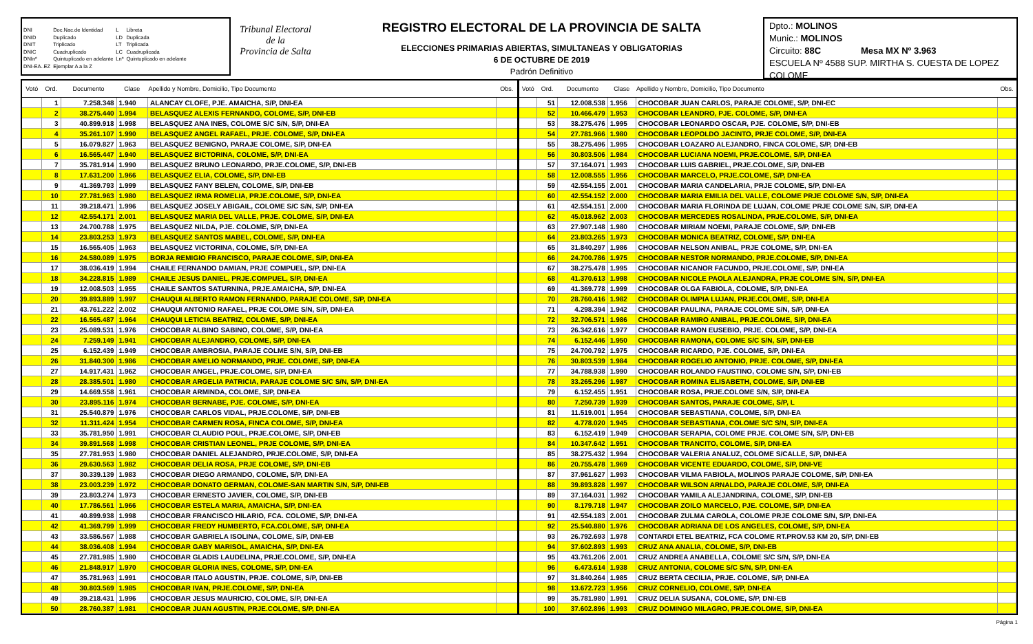| DNI | Doc.Nac.de Identidad | L | Libreta |
| DNID | Duplicado | LD | Duplicada |
| DNIT | Triplicado | LT | Triplicada |
| DNIC | Cuadruplicado | LC | Cuadruplicada |
| DNInº | Quintuplicado en adelante | Lnº | Quintuplicado en adelante |
| DNI-EA..EZ | Ejemplar A a la Z | | |
Tribunal Electoral
de la
Provincia de Salta
REGISTRO ELECTORAL DE LA PROVINCIA DE SALTA
ELECCIONES PRIMARIAS ABIERTAS, SIMULTANEAS Y OBLIGATORIAS
6 DE OCTUBRE DE 2019
Padrón Definitivo
Dpto.: MOLINOS
Munic.: MOLINOS
Circuito: 88C Mesa MX Nº 3.963
ESCUELA Nº 4588 SUP. MIRTHA S. CUESTA DE LOPEZ
COLOME
| Votó | Ord. | Documento | Clase | Apellido y Nombre, Domicilio, Tipo Documento | Obs. |
| --- | --- | --- | --- | --- | --- |
| | 1 | 7.258.348 | 1.940 | ALANCAY CLOFE, PJE. AMAICHA, S/P, DNI-EA | |
| | 2 | 38.275.440 | 1.994 | BELASQUEZ ALEXIS FERNANDO, COLOME, S/P, DNI-EB | |
| | 3 | 40.899.918 | 1.998 | BELASQUEZ ANA INES, COLOME S/C S/N, S/P, DNI-EA | |
| | 4 | 35.261.107 | 1.990 | BELASQUEZ ANGEL RAFAEL, PRJE. COLOME, S/P, DNI-EA | |
| | 5 | 16.079.827 | 1.963 | BELASQUEZ BENIGNO, PARAJE COLOME, S/P, DNI-EA | |
| | 6 | 16.565.447 | 1.940 | BELASQUEZ BICTORINA, COLOME, S/P, DNI-EA | |
| | 7 | 35.781.914 | 1.990 | BELASQUEZ BRUNO LEONARDO, PRJE.COLOME, S/P, DNI-EB | |
| | 8 | 17.631.200 | 1.966 | BELASQUEZ ELIA, COLOME, S/P, DNI-EB | |
| | 9 | 41.369.793 | 1.999 | BELASQUEZ FANY BELEN, COLOME, S/P, DNI-EB | |
| | 10 | 27.781.963 | 1.980 | BELASQUEZ IRMA ROMELIA, PRJE.COLOME, S/P, DNI-EA | |
| | 11 | 39.218.471 | 1.996 | BELASQUEZ JOSELY ABIGAIL, COLOME S/C S/N, S/P, DNI-EA | |
| | 12 | 42.554.171 | 2.001 | BELASQUEZ MARIA DEL VALLE, PRJE. COLOME, S/P, DNI-EA | |
| | 13 | 24.700.788 | 1.975 | BELASQUEZ NILDA, PJE. COLOME, S/P, DNI-EA | |
| | 14 | 23.803.253 | 1.973 | BELASQUEZ SANTOS MABEL, COLOME, S/P, DNI-EA | |
| | 15 | 16.565.405 | 1.963 | BELASQUEZ VICTORINA, COLOME, S/P, DNI-EA | |
| | 16 | 24.580.089 | 1.975 | BORJA REMIGIO FRANCISCO, PARAJE COLOME, S/P, DNI-EA | |
| | 17 | 38.036.419 | 1.994 | CHAILE FERNANDO DAMIAN, PRJE COMPUEL, S/P, DNI-EA | |
| | 18 | 34.228.815 | 1.989 | CHAILE JESUS DANIEL, PRJE.COMPUEL, S/P, DNI-EA | |
| | 19 | 12.008.503 | 1.955 | CHAILE SANTOS SATURNINA, PRJE.AMAICHA, S/P, DNI-EA | |
| | 20 | 39.893.889 | 1.997 | CHAUQUI ALBERTO RAMON FERNANDO, PARAJE COLOME, S/P, DNI-EA | |
| | 21 | 43.761.222 | 2.002 | CHAUQUI ANTONIO RAFAEL, PRJE COLOME S/N, S/P, DNI-EA | |
| | 22 | 16.565.487 | 1.964 | CHAUQUI LETICIA BEATRIZ, COLOME, S/P, DNI-EA | |
| | 23 | 25.089.531 | 1.976 | CHOCOBAR ALBINO SABINO, COLOME, S/P, DNI-EA | |
| | 24 | 7.259.149 | 1.941 | CHOCOBAR ALEJANDRO, COLOME, S/P, DNI-EA | |
| | 25 | 6.152.439 | 1.949 | CHOCOBAR AMBROSIA, PARAJE COLME S/N, S/P, DNI-EB | |
| | 26 | 31.840.300 | 1.986 | CHOCOBAR AMELIO NORMANDO, PRJE. COLOME, S/P, DNI-EA | |
| | 27 | 14.917.431 | 1.962 | CHOCOBAR ANGEL, PRJE.COLOME, S/P, DNI-EA | |
| | 28 | 28.385.501 | 1.980 | CHOCOBAR ARGELIA PATRICIA, PARAJE COLOME S/C S/N, S/P, DNI-EA | |
| | 29 | 14.669.558 | 1.961 | CHOCOBAR ARMINDA, COLOME, S/P, DNI-EA | |
| | 30 | 23.895.116 | 1.974 | CHOCOBAR BERNABE, PJE. COLOME, S/P, DNI-EA | |
| | 31 | 25.540.879 | 1.976 | CHOCOBAR CARLOS VIDAL, PRJE.COLOME, S/P, DNI-EB | |
| | 32 | 11.311.424 | 1.954 | CHOCOBAR CARMEN ROSA, FINCA COLOME, S/P, DNI-EA | |
| | 33 | 35.781.950 | 1.991 | CHOCOBAR CLAUDIO POUL, PRJE.COLOME, S/P, DNI-EB | |
| | 34 | 39.891.568 | 1.998 | CHOCOBAR CRISTIAN LEONEL, PRJE COLOME, S/P, DNI-EA | |
| | 35 | 27.781.953 | 1.980 | CHOCOBAR DANIEL ALEJANDRO, PRJE.COLOME, S/P, DNI-EA | |
| | 36 | 29.630.563 | 1.982 | CHOCOBAR DELIA ROSA, PRJE COLOME, S/P, DNI-EB | |
| | 37 | 30.339.139 | 1.983 | CHOCOBAR DIEGO ARMANDO, COLOME, S/P, DNI-EA | |
| | 38 | 23.003.239 | 1.972 | CHOCOBAR DONATO GERMAN, COLOME-SAN MARTIN S/N, S/P, DNI-EB | |
| | 39 | 23.803.274 | 1.973 | CHOCOBAR ERNESTO JAVIER, COLOME, S/P, DNI-EB | |
| | 40 | 17.786.561 | 1.966 | CHOCOBAR ESTELA MARIA, AMAICHA, S/P, DNI-EA | |
| | 41 | 40.899.938 | 1.998 | CHOCOBAR FRANCISCO HILARIO, FCA. COLOME, S/P, DNI-EA | |
| | 42 | 41.369.799 | 1.999 | CHOCOBAR FREDY HUMBERTO, FCA.COLOME, S/P, DNI-EA | |
| | 43 | 33.586.567 | 1.988 | CHOCOBAR GABRIELA ISOLINA, COLOME, S/P, DNI-EB | |
| | 44 | 38.036.408 | 1.994 | CHOCOBAR GABY MARISOL, AMAICHA, S/P, DNI-EA | |
| | 45 | 27.781.985 | 1.980 | CHOCOBAR GLADIS LAUDELINA, PRJE.COLOME, S/P, DNI-EA | |
| | 46 | 21.848.917 | 1.970 | CHOCOBAR GLORIA INES, COLOME, S/P, DNI-EA | |
| | 47 | 35.781.963 | 1.991 | CHOCOBAR ITALO AGUSTIN, PRJE. COLOME, S/P, DNI-EB | |
| | 48 | 30.803.569 | 1.985 | CHOCOBAR IVAN, PRJE.COLOME, S/P, DNI-EA | |
| | 49 | 39.218.431 | 1.996 | CHOCOBAR JESUS MAURICIO, COLOME, S/P, DNI-EA | |
| | 50 | 28.760.387 | 1.981 | CHOCOBAR JUAN AGUSTIN, PRJE.COLOME, S/P, DNI-EA | |
| Votó | Ord. | Documento | Clase | Apellido y Nombre, Domicilio, Tipo Documento | Obs. |
| --- | --- | --- | --- | --- | --- |
| | 51 | 12.008.538 | 1.956 | CHOCOBAR JUAN CARLOS, PARAJE COLOME, S/P, DNI-EC | |
| | 52 | 10.466.479 | 1.953 | CHOCOBAR LEANDRO, PJE. COLOME, S/P, DNI-EA | |
| | 53 | 38.275.476 | 1.995 | CHOCOBAR LEONARDO OSCAR, PJE. COLOME, S/P, DNI-EB | |
| | 54 | 27.781.966 | 1.980 | CHOCOBAR LEOPOLDO JACINTO, PRJE COLOME, S/P, DNI-EA | |
| | 55 | 38.275.496 | 1.995 | CHOCOBAR LOAZARO ALEJANDRO, FINCA COLOME, S/P, DNI-EB | |
| | 56 | 30.803.506 | 1.984 | CHOCOBAR LUCIANA NOEMI, PRJE.COLOME, S/P, DNI-EA | |
| | 57 | 37.164.071 | 1.993 | CHOCOBAR LUIS GABRIEL, PRJE.COLOME, S/P, DNI-EB | |
| | 58 | 12.008.555 | 1.956 | CHOCOBAR MARCELO, PRJE.COLOME, S/P, DNI-EA | |
| | 59 | 42.554.155 | 2.001 | CHOCOBAR MARIA CANDELARIA, PRJE COLOME, S/P, DNI-EA | |
| | 60 | 42.554.152 | 2.000 | CHOCOBAR MARIA EMILIA DEL VALLE, COLOME PRJE COLOME S/N, S/P, DNI-EA | |
| | 61 | 42.554.151 | 2.000 | CHOCOBAR MARIA FLORINDA DE LUJAN, COLOME PRJE COLOME S/N, S/P, DNI-EA | |
| | 62 | 45.018.962 | 2.003 | CHOCOBAR MERCEDES ROSALINDA, PRJE.COLOME, S/P, DNI-EA | |
| | 63 | 27.907.148 | 1.980 | CHOCOBAR MIRIAM NOEMI, PARAJE COLOME, S/P, DNI-EB | |
| | 64 | 23.803.265 | 1.973 | CHOCOBAR MONICA BEATRIZ, COLOME, S/P, DNI-EA | |
| | 65 | 31.840.297 | 1.986 | CHOCOBAR NELSON ANIBAL, PRJE COLOME, S/P, DNI-EA | |
| | 66 | 24.700.786 | 1.975 | CHOCOBAR NESTOR NORMANDO, PRJE.COLOME, S/P, DNI-EA | |
| | 67 | 38.275.478 | 1.995 | CHOCOBAR NICANOR FACUNDO, PRJE.COLOME, S/P, DNI-EA | |
| | 68 | 41.370.613 | 1.998 | CHOCOBAR NICOLE PAOLA ALEJANDRA, PRJE COLOME S/N, S/P, DNI-EA | |
| | 69 | 41.369.778 | 1.999 | CHOCOBAR OLGA FABIOLA, COLOME, S/P, DNI-EA | |
| | 70 | 28.760.416 | 1.982 | CHOCOBAR OLIMPIA LUJAN, PRJE.COLOME, S/P, DNI-EA | |
| | 71 | 4.298.394 | 1.942 | CHOCOBAR PAULINA, PARAJE COLOME S/N, S/P, DNI-EA | |
| | 72 | 32.706.571 | 1.986 | CHOCOBAR RAMIRO ANIBAL, PRJE.COLOME, S/P, DNI-EA | |
| | 73 | 26.342.616 | 1.977 | CHOCOBAR RAMON EUSEBIO, PRJE. COLOME, S/P, DNI-EA | |
| | 74 | 6.152.446 | 1.950 | CHOCOBAR RAMONA, COLOME S/C S/N, S/P, DNI-EB | |
| | 75 | 24.700.792 | 1.975 | CHOCOBAR RICARDO, PJE. COLOME, S/P, DNI-EA | |
| | 76 | 30.803.539 | 1.984 | CHOCOBAR ROGELIO ANTONIO, PRJE. COLOME, S/P, DNI-EA | |
| | 77 | 34.788.938 | 1.990 | CHOCOBAR ROLANDO FAUSTINO, COLOME S/N, S/P, DNI-EB | |
| | 78 | 33.265.296 | 1.987 | CHOCOBAR ROMINA ELISABETH, COLOME, S/P, DNI-EB | |
| | 79 | 6.152.455 | 1.951 | CHOCOBAR ROSA, PRJE.COLOME S/N, S/P, DNI-EA | |
| | 80 | 7.250.739 | 1.939 | CHOCOBAR SANTOS, PARAJE COLOME, S/P, L | |
| | 81 | 11.519.001 | 1.954 | CHOCOBAR SEBASTIANA, COLOME, S/P, DNI-EA | |
| | 82 | 4.778.020 | 1.945 | CHOCOBAR SEBASTIANA, COLOME S/C S/N, S/P, DNI-EA | |
| | 83 | 6.152.419 | 1.949 | CHOCOBAR SERAPIA, COLOME PRJE. COLOME S/N, S/P, DNI-EB | |
| | 84 | 10.347.642 | 1.951 | CHOCOBAR TRANCITO, COLOME, S/P, DNI-EA | |
| | 85 | 38.275.432 | 1.994 | CHOCOBAR VALERIA ANALUZ, COLOME S/CALLE, S/P, DNI-EA | |
| | 86 | 20.755.478 | 1.969 | CHOCOBAR VICENTE EDUARDO, COLOME, S/P, DNI-VE | |
| | 87 | 37.961.627 | 1.993 | CHOCOBAR VILMA FABIOLA, MOLINOS PARAJE COLOME, S/P, DNI-EA | |
| | 88 | 39.893.828 | 1.997 | CHOCOBAR WILSON ARNALDO, PARAJE COLOME, S/P, DNI-EA | |
| | 89 | 37.164.031 | 1.992 | CHOCOBAR YAMILA ALEJANDRINA, COLOME, S/P, DNI-EB | |
| | 90 | 8.179.718 | 1.947 | CHOCOBAR ZOILO MARCELO, PJE. COLOME, S/P, DNI-EA | |
| | 91 | 42.554.183 | 2.001 | CHOCOBAR ZULMA CAROLA, COLOME PRJE COLOME S/N, S/P, DNI-EA | |
| | 92 | 25.540.880 | 1.976 | CHOCOBAR ADRIANA DE LOS ANGELES, COLOME, S/P, DNI-EA | |
| | 93 | 26.792.693 | 1.978 | CONTARDI ETEL BEATRIZ, FCA COLOME RT.PROV.53 KM 20, S/P, DNI-EB | |
| | 94 | 37.602.893 | 1.993 | CRUZ ANA ANALIA, COLOME, S/P, DNI-EB | |
| | 95 | 43.761.206 | 2.001 | CRUZ ANDREA ANABELLA, COLOME S/C S/N, S/P, DNI-EA | |
| | 96 | 6.473.614 | 1.938 | CRUZ ANTONIA, COLOME S/C S/N, S/P, DNI-EA | |
| | 97 | 31.840.264 | 1.985 | CRUZ BERTA CECILIA, PRJE. COLOME, S/P, DNI-EA | |
| | 98 | 13.672.723 | 1.956 | CRUZ CORNELIO, COLOME, S/P, DNI-EA | |
| | 99 | 35.781.980 | 1.991 | CRUZ DELIA SUSANA, COLOME, S/P, DNI-EB | |
| | 100 | 37.602.896 | 1.993 | CRUZ DOMINGO MILAGRO, PRJE.COLOME, S/P, DNI-EA | |
Página 1